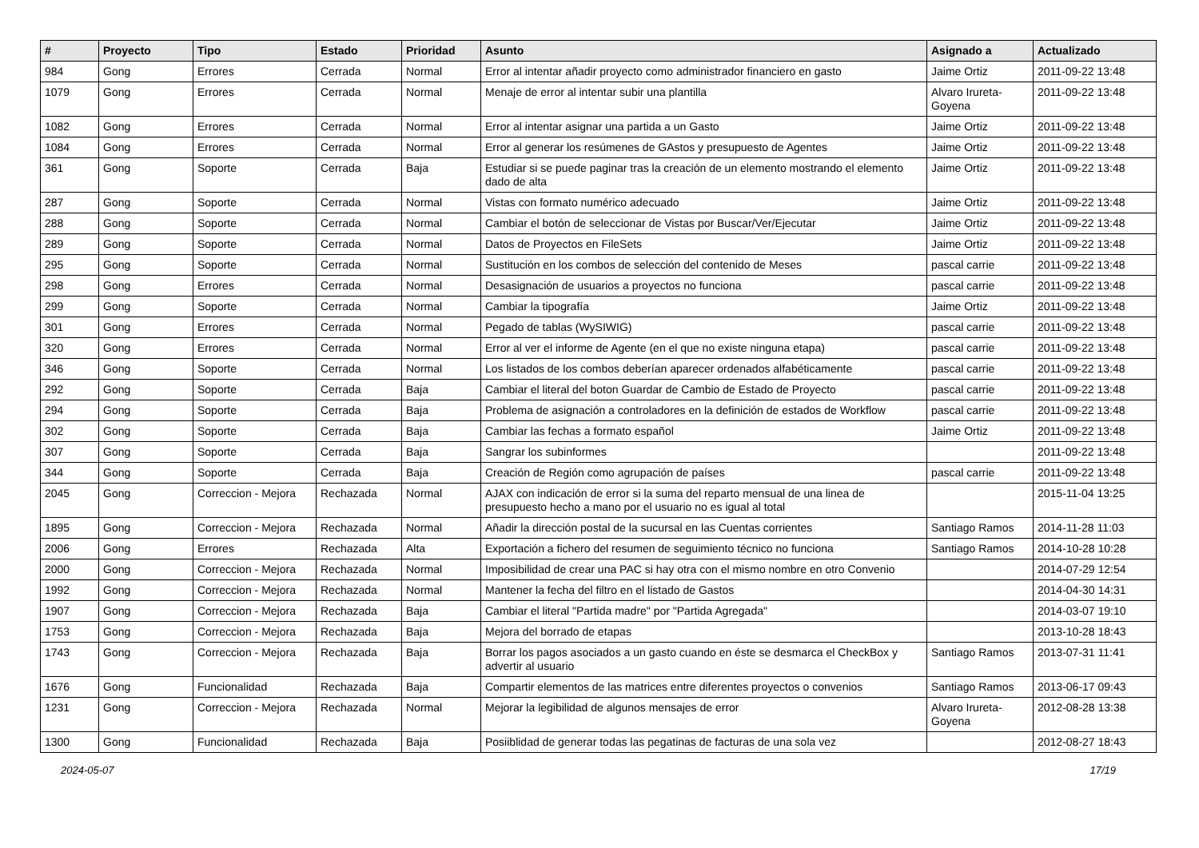| # | Proyecto | Tipo | Estado | Prioridad | Asunto | Asignado a | Actualizado |
| --- | --- | --- | --- | --- | --- | --- | --- |
| 984 | Gong | Errores | Cerrada | Normal | Error al intentar añadir proyecto como administrador financiero en gasto | Jaime Ortiz | 2011-09-22 13:48 |
| 1079 | Gong | Errores | Cerrada | Normal | Menaje de error al intentar subir una plantilla | Alvaro Irureta-Goyena | 2011-09-22 13:48 |
| 1082 | Gong | Errores | Cerrada | Normal | Error al intentar asignar una partida a un Gasto | Jaime Ortiz | 2011-09-22 13:48 |
| 1084 | Gong | Errores | Cerrada | Normal | Error al generar los resúmenes de GAstos y presupuesto de Agentes | Jaime Ortiz | 2011-09-22 13:48 |
| 361 | Gong | Soporte | Cerrada | Baja | Estudiar si se puede paginar tras la creación de un elemento mostrando el elemento dado de alta | Jaime Ortiz | 2011-09-22 13:48 |
| 287 | Gong | Soporte | Cerrada | Normal | Vistas con formato numérico adecuado | Jaime Ortiz | 2011-09-22 13:48 |
| 288 | Gong | Soporte | Cerrada | Normal | Cambiar el botón de seleccionar de Vistas por Buscar/Ver/Ejecutar | Jaime Ortiz | 2011-09-22 13:48 |
| 289 | Gong | Soporte | Cerrada | Normal | Datos de Proyectos en FileSets | Jaime Ortiz | 2011-09-22 13:48 |
| 295 | Gong | Soporte | Cerrada | Normal | Sustitución en los combos de selección del contenido de Meses | pascal carrie | 2011-09-22 13:48 |
| 298 | Gong | Errores | Cerrada | Normal | Desasignación de usuarios a proyectos no funciona | pascal carrie | 2011-09-22 13:48 |
| 299 | Gong | Soporte | Cerrada | Normal | Cambiar la tipografía | Jaime Ortiz | 2011-09-22 13:48 |
| 301 | Gong | Errores | Cerrada | Normal | Pegado de tablas (WySIWIG) | pascal carrie | 2011-09-22 13:48 |
| 320 | Gong | Errores | Cerrada | Normal | Error al ver el informe de Agente (en el que no existe ninguna etapa) | pascal carrie | 2011-09-22 13:48 |
| 346 | Gong | Soporte | Cerrada | Normal | Los listados de los combos deberían aparecer ordenados alfabéticamente | pascal carrie | 2011-09-22 13:48 |
| 292 | Gong | Soporte | Cerrada | Baja | Cambiar el literal del boton Guardar de Cambio de Estado de Proyecto | pascal carrie | 2011-09-22 13:48 |
| 294 | Gong | Soporte | Cerrada | Baja | Problema de asignación a controladores en la definición de estados de Workflow | pascal carrie | 2011-09-22 13:48 |
| 302 | Gong | Soporte | Cerrada | Baja | Cambiar las fechas a formato español | Jaime Ortiz | 2011-09-22 13:48 |
| 307 | Gong | Soporte | Cerrada | Baja | Sangrar los subinformes | | 2011-09-22 13:48 |
| 344 | Gong | Soporte | Cerrada | Baja | Creación de Región como agrupación de países | pascal carrie | 2011-09-22 13:48 |
| 2045 | Gong | Correccion - Mejora | Rechazada | Normal | AJAX con indicación de error si la suma del reparto mensual de una linea de presupuesto hecho a mano por el usuario no es igual al total | | 2015-11-04 13:25 |
| 1895 | Gong | Correccion - Mejora | Rechazada | Normal | Añadir la dirección postal de la sucursal en las Cuentas corrientes | Santiago Ramos | 2014-11-28 11:03 |
| 2006 | Gong | Errores | Rechazada | Alta | Exportación a fichero del resumen de seguimiento técnico no funciona | Santiago Ramos | 2014-10-28 10:28 |
| 2000 | Gong | Correccion - Mejora | Rechazada | Normal | Imposibilidad de crear una PAC si hay otra con el mismo nombre en otro Convenio | | 2014-07-29 12:54 |
| 1992 | Gong | Correccion - Mejora | Rechazada | Normal | Mantener la fecha del filtro en el listado de Gastos | | 2014-04-30 14:31 |
| 1907 | Gong | Correccion - Mejora | Rechazada | Baja | Cambiar el literal "Partida madre" por "Partida Agregada" | | 2014-03-07 19:10 |
| 1753 | Gong | Correccion - Mejora | Rechazada | Baja | Mejora del borrado de etapas | | 2013-10-28 18:43 |
| 1743 | Gong | Correccion - Mejora | Rechazada | Baja | Borrar los pagos asociados a un gasto cuando en éste se desmarca el CheckBox y advertir al usuario | Santiago Ramos | 2013-07-31 11:41 |
| 1676 | Gong | Funcionalidad | Rechazada | Baja | Compartir elementos de las matrices entre diferentes proyectos o convenios | Santiago Ramos | 2013-06-17 09:43 |
| 1231 | Gong | Correccion - Mejora | Rechazada | Normal | Mejorar la legibilidad de algunos mensajes de error | Alvaro Irureta-Goyena | 2012-08-28 13:38 |
| 1300 | Gong | Funcionalidad | Rechazada | Baja | Posiiblidad de generar todas las pegatinas de facturas de una sola vez | | 2012-08-27 18:43 |
2024-05-07 17/19